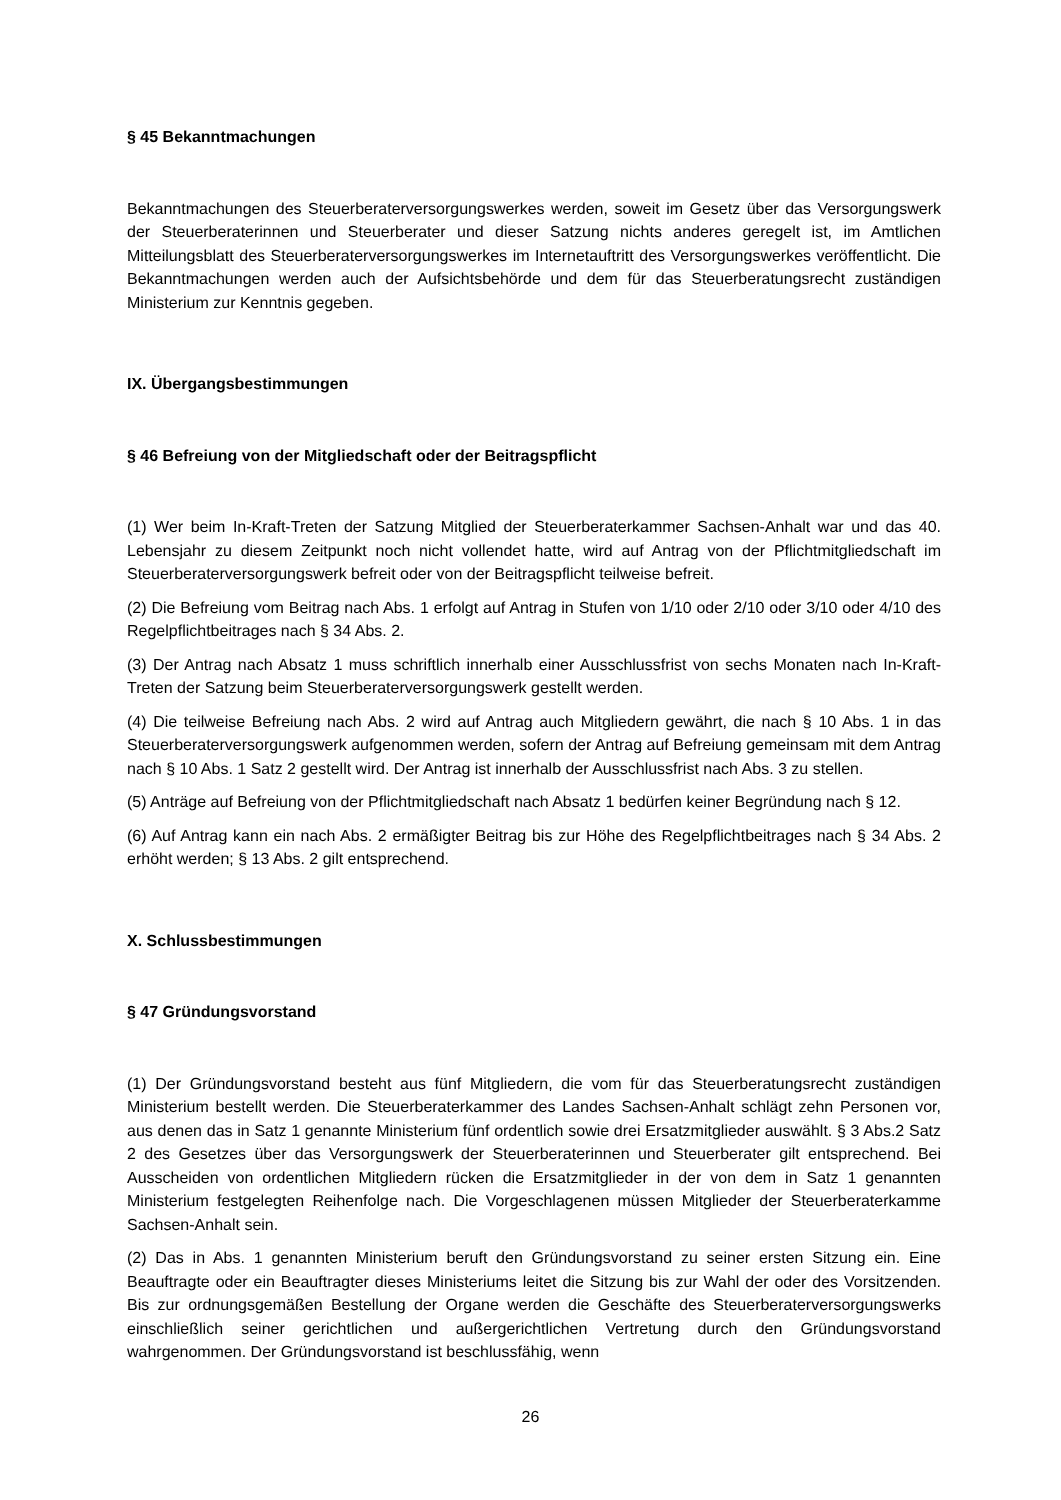§ 45 Bekanntmachungen
Bekanntmachungen des Steuerberaterversorgungswerkes werden, soweit im Gesetz über das Versorgungswerk der Steuerberaterinnen und Steuerberater und dieser Satzung nichts anderes geregelt ist, im Amtlichen Mitteilungsblatt des Steuerberaterversorgungswerkes im Internetauftritt des Versorgungswerkes veröffentlicht. Die Bekanntmachungen werden auch der Aufsichtsbehörde und dem für das Steuerberatungsrecht zuständigen Ministerium zur Kenntnis gegeben.
IX. Übergangsbestimmungen
§ 46 Befreiung von der Mitgliedschaft oder der Beitragspflicht
(1) Wer beim In-Kraft-Treten der Satzung Mitglied der Steuerberaterkammer Sachsen-Anhalt war und das 40. Lebensjahr zu diesem Zeitpunkt noch nicht vollendet hatte, wird auf Antrag von der Pflichtmitgliedschaft im Steuerberaterversorgungswerk befreit oder von der Beitragspflicht teilweise befreit.
(2) Die Befreiung vom Beitrag nach Abs. 1 erfolgt auf Antrag in Stufen von 1/10 oder 2/10 oder 3/10 oder 4/10 des Regelpflichtbeitrages nach § 34 Abs. 2.
(3) Der Antrag nach Absatz 1 muss schriftlich innerhalb einer Ausschlussfrist von sechs Monaten nach In-Kraft-Treten der Satzung beim Steuerberaterversorgungswerk gestellt werden.
(4) Die teilweise Befreiung nach Abs. 2 wird auf Antrag auch Mitgliedern gewährt, die nach § 10 Abs. 1 in das Steuerberaterversorgungswerk aufgenommen werden, sofern der Antrag auf Befreiung gemeinsam mit dem Antrag nach § 10 Abs. 1 Satz 2 gestellt wird. Der Antrag ist innerhalb der Ausschlussfrist nach Abs. 3 zu stellen.
(5) Anträge auf Befreiung von der Pflichtmitgliedschaft nach Absatz 1 bedürfen keiner Begründung nach § 12.
(6) Auf Antrag kann ein nach Abs. 2 ermäßigter Beitrag bis zur Höhe des Regelpflichtbeitrages nach § 34 Abs. 2 erhöht werden; § 13 Abs. 2 gilt entsprechend.
X. Schlussbestimmungen
§ 47 Gründungsvorstand
(1) Der Gründungsvorstand besteht aus fünf Mitgliedern, die vom für das Steuerberatungsrecht zuständigen Ministerium bestellt werden. Die Steuerberaterkammer des Landes Sachsen-Anhalt schlägt zehn Personen vor, aus denen das in Satz 1 genannte Ministerium fünf ordentlich sowie drei Ersatzmitglieder auswählt. § 3 Abs.2 Satz 2 des Gesetzes über das Versorgungswerk der Steuerberaterinnen und Steuerberater gilt entsprechend. Bei Ausscheiden von ordentlichen Mitgliedern rücken die Ersatzmitglieder in der von dem in Satz 1 genannten Ministerium festgelegten Reihenfolge nach. Die Vorgeschlagenen müssen Mitglieder der Steuerberaterkamme Sachsen-Anhalt sein.
(2) Das in Abs. 1 genannten Ministerium beruft den Gründungsvorstand zu seiner ersten Sitzung ein. Eine Beauftragte oder ein Beauftragter dieses Ministeriums leitet die Sitzung bis zur Wahl der oder des Vorsitzenden. Bis zur ordnungsgemäßen Bestellung der Organe werden die Geschäfte des Steuerberaterversorgungswerks einschließlich seiner gerichtlichen und außergerichtlichen Vertretung durch den Gründungsvorstand wahrgenommen. Der Gründungsvorstand ist beschlussfähig, wenn
26